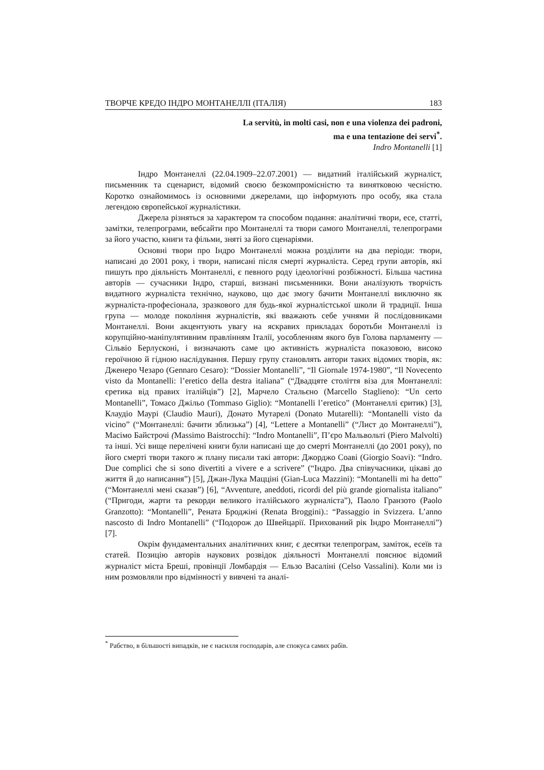ТВОРЧЕ КРЕДО ІНДРО МОНТАНЕЛЛІ (ІТАЛІЯ) 183
La servitù, in molti casi, non e una violenza dei padroni,
ma e una tentazione dei servi<sup>*</sup>.
Indro Montanelli [1]
Індро Монтанеллі (22.04.1909–22.07.2001) — видатний італійський журналіст, письменник та сценарист, відомий своєю безкомпромісністю та винятковою чесністю. Коротко ознайомимось із основними джерелами, що інформують про особу, яка стала легендою європейської журналістики.
Джерела різняться за характером та способом подання: аналітичні твори, есе, статті, замітки, телепрограми, вебсайти про Монтанеллі та твори самого Монтанеллі, телепрограми за його участю, книги та фільми, зняті за його сценаріями.
Основні твори про Індро Монтанеллі можна розділити на два періоди: твори, написані до 2001 року, і твори, написані після смерті журналіста. Серед групи авторів, які пишуть про діяльність Монтанеллі, є певного роду ідеологічні розбіжності. Більша частина авторів — сучасники Індро, старші, визнані письменники. Вони аналізують творчість видатного журналіста технічно, науково, що дає змогу бачити Монтанеллі виключно як журналіста-професіонала, зразкового для будь-якої журналістської школи й традиції. Інша група — молоде покоління журналістів, які вважають себе учнями й послідовниками Монтанеллі. Вони акцентують увагу на яскравих прикладах боротьби Монтанеллі із корупційно-маніпулятивним правлінням Італії, уособленням якого був Голова парламенту — Сільвіо Берлусконі, і визначають саме цю активність журналіста показовою, високо героїчною й гідною наслідування. Першу групу становлять автори таких відомих творів, як: Дженеро Чезаро (Gennaro Cesaro): “Dossier Montanelli”, “Il Giornale 1974-1980”, “Il Novecento visto da Montanelli: l’eretico della destra italiana” (“Двадцяте століття віза для Монтанеллі: єретика від правих італійців”) [2], Марчело Стальєно (Marcello Staglieno): “Un certo Montanelli”, Томасо Джільо (Tommaso Giglio): “Montanelli l’eretico” (Монтанеллі єритик) [3], Клаудіо Маурі (Claudio Mauri), Донато Мутарелі (Donato Mutarelli): “Montanelli visto da vicino” (“Монтанеллі: бачити зблизька”) [4], “Lettere a Montanelli” (“Лист до Монтанеллі”), Масімо Байстрочі (Massimo Baistrocchi): “Indro Montanelli”, П’єро Мальвольті (Piero Malvolti) та інші. Усі вище перелічені книги були написані ще до смерті Монтанеллі (до 2001 року), по його смерті твори такого ж плану писали такі автори: Джорджо Соаві (Giorgio Soavi): “Indro. Due complici che si sono divertiti a vivere e a scrivere” (“Індро. Два співучасники, цікаві до життя й до написання”) [5], Джан-Лука Маццінi (Gian-Luca Mazzini): “Montanelli mi ha detto” (“Монтанеллі мені сказав”) [6], “Avventure, aneddoti, ricordi del più grande giornalista italiano” (“Пригоди, жарти та рекорди великого італійського журналіста”), Паоло Гранзото (Paolo Granzotto): “Montanelli”, Рената Броджіні (Renata Broggini).: “Passaggio in Svizzera. L’anno nascosto di Indro Montanelli” (“Подорож до Швейцарії. Прихований рік Індро Монтанеллі”) [7].
Окрім фундаментальних аналітичних книг, є десятки телепрограм, заміток, есеїв та статей. Позицію авторів наукових розвідок діяльності Монтанеллі пояснює відомий журналіст міста Бреші, провінції Ломбардія — Ельзо Васаліні (Celso Vassalini). Коли ми із ним розмовляли про відмінності у вивчені та аналі-
<sup>*</sup> Рабство, в більшості випадків, не є насилля господарів, але спокуса самих рабів.